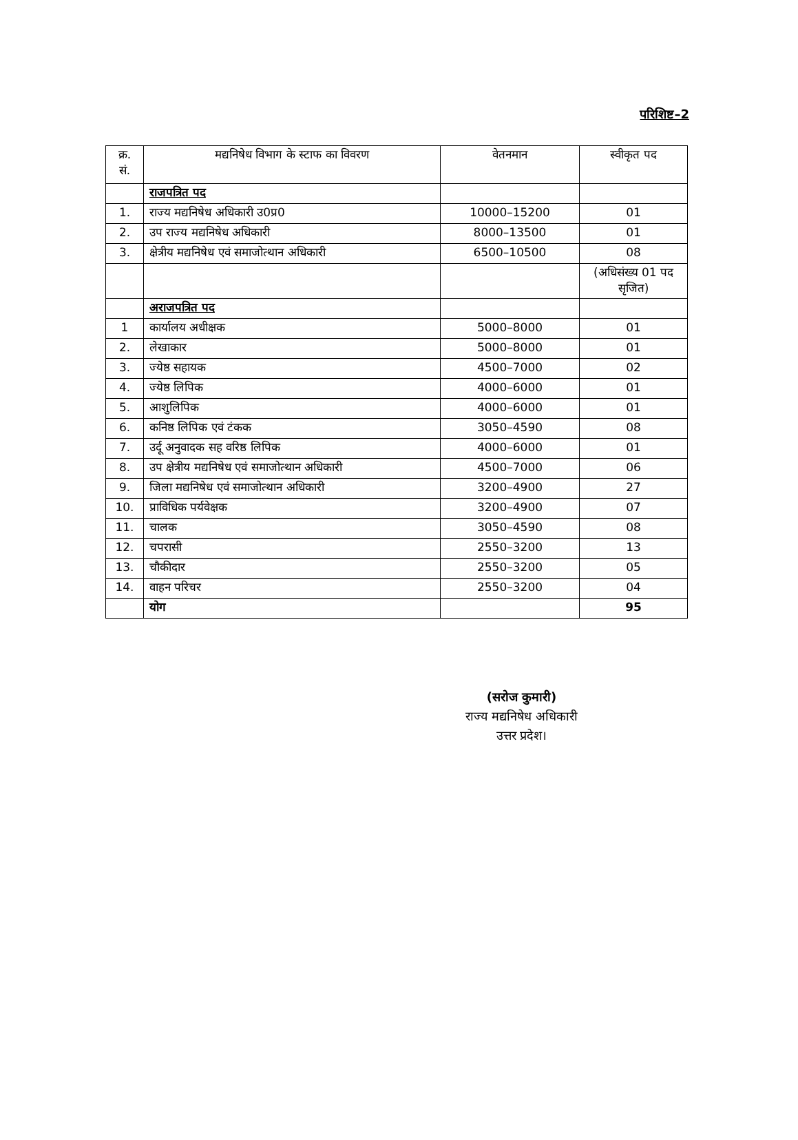परिशिष्ट–2
| क्र. सं. | मद्यनिषेध विभाग के स्टाफ का विवरण | वेतनमान | स्वीकृत पद |
| --- | --- | --- | --- |
| | राजपत्रित पद | | |
| 1. | राज्य मद्यनिषेध अधिकारी उ0प्र0 | 10000–15200 | 01 |
| 2. | उप राज्य मद्यनिषेध अधिकारी | 8000–13500 | 01 |
| 3. | क्षेत्रीय मद्यनिषेध एवं समाजोत्थान अधिकारी | 6500–10500 | 08 |
| | | | (अधिसंख्य 01 पद सृजित) |
| | अराजपत्रित पद | | |
| 1 | कार्यालय अधीक्षक | 5000–8000 | 01 |
| 2. | लेखाकार | 5000–8000 | 01 |
| 3. | ज्येष्ठ सहायक | 4500–7000 | 02 |
| 4. | ज्येष्ठ लिपिक | 4000–6000 | 01 |
| 5. | आशुलिपिक | 4000–6000 | 01 |
| 6. | कनिष्ठ लिपिक एवं टंकक | 3050–4590 | 08 |
| 7. | उर्दू अनुवादक सह वरिष्ठ लिपिक | 4000–6000 | 01 |
| 8. | उप क्षेत्रीय मद्यनिषेध एवं समाजोत्थान अधिकारी | 4500–7000 | 06 |
| 9. | जिला मद्यनिषेध एवं समाजोत्थान अधिकारी | 3200–4900 | 27 |
| 10. | प्राविधिक पर्यवेक्षक | 3200–4900 | 07 |
| 11. | चालक | 3050–4590 | 08 |
| 12. | चपरासी | 2550–3200 | 13 |
| 13. | चौकीदार | 2550–3200 | 05 |
| 14. | वाहन परिचर | 2550–3200 | 04 |
| | योग | | 95 |
(सरोज कुमारी)
राज्य मद्यनिषेध अधिकारी
उत्तर प्रदेश।